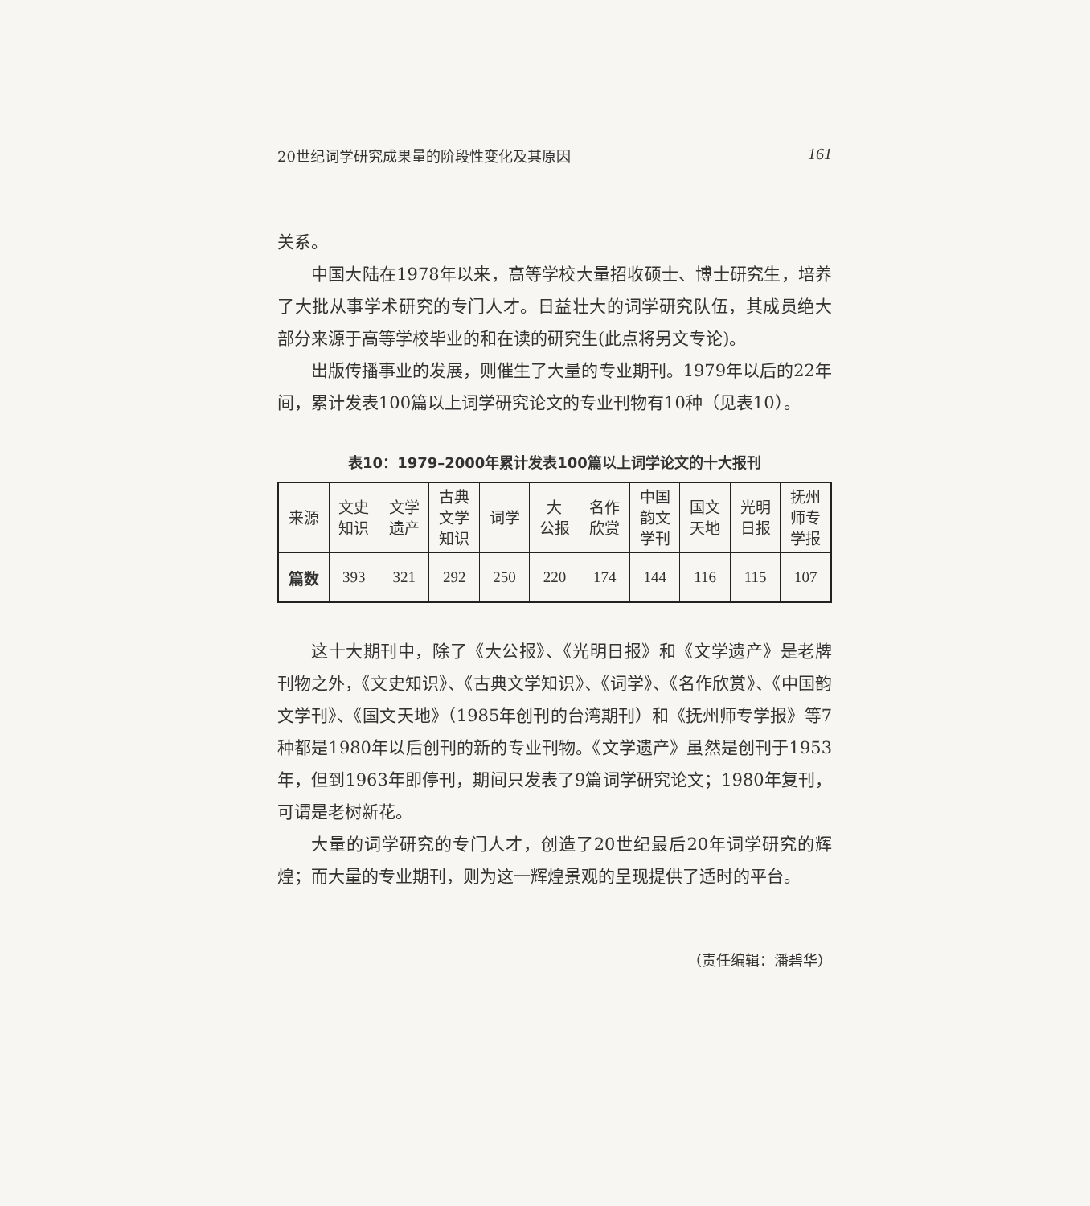20世纪词学研究成果量的阶段性变化及其原因 161
关系。
中国大陆在1978年以来，高等学校大量招收硕士、博士研究生，培养了大批从事学术研究的专门人才。日益壮大的词学研究队伍，其成员绝大部分来源于高等学校毕业的和在读的研究生(此点将另文专论)。
出版传播事业的发展，则催生了大量的专业期刊。1979年以后的22年间，累计发表100篇以上词学研究论文的专业刊物有10种（见表10）。
表10：1979–2000年累计发表100篇以上词学论文的十大报刊
| 来源 | 文史 知识 | 文学 遗产 | 古典 文学 知识 | 词学 | 大 公报 | 名作 欣赏 | 中国 韵文 学刊 | 国文 天地 | 光明 日报 | 抚州 师专 学报 |
| --- | --- | --- | --- | --- | --- | --- | --- | --- | --- | --- |
| 篇数 | 393 | 321 | 292 | 250 | 220 | 174 | 144 | 116 | 115 | 107 |
这十大期刊中，除了《大公报》、《光明日报》和《文学遗产》是老牌刊物之外，《文史知识》、《古典文学知识》、《词学》、《名作欣赏》、《中国韵文学刊》、《国文天地》（1985年创刊的台湾期刊）和《抚州师专学报》等7种都是1980年以后创刊的新的专业刊物。《文学遗产》虽然是创刊于1953年，但到1963年即停刊，期间只发表了9篇词学研究论文；1980年复刊，可谓是老树新花。
大量的词学研究的专门人才，创造了20世纪最后20年词学研究的辉煌；而大量的专业期刊，则为这一辉煌景观的呈现提供了适时的平台。
（责任编辑：潘碧华）